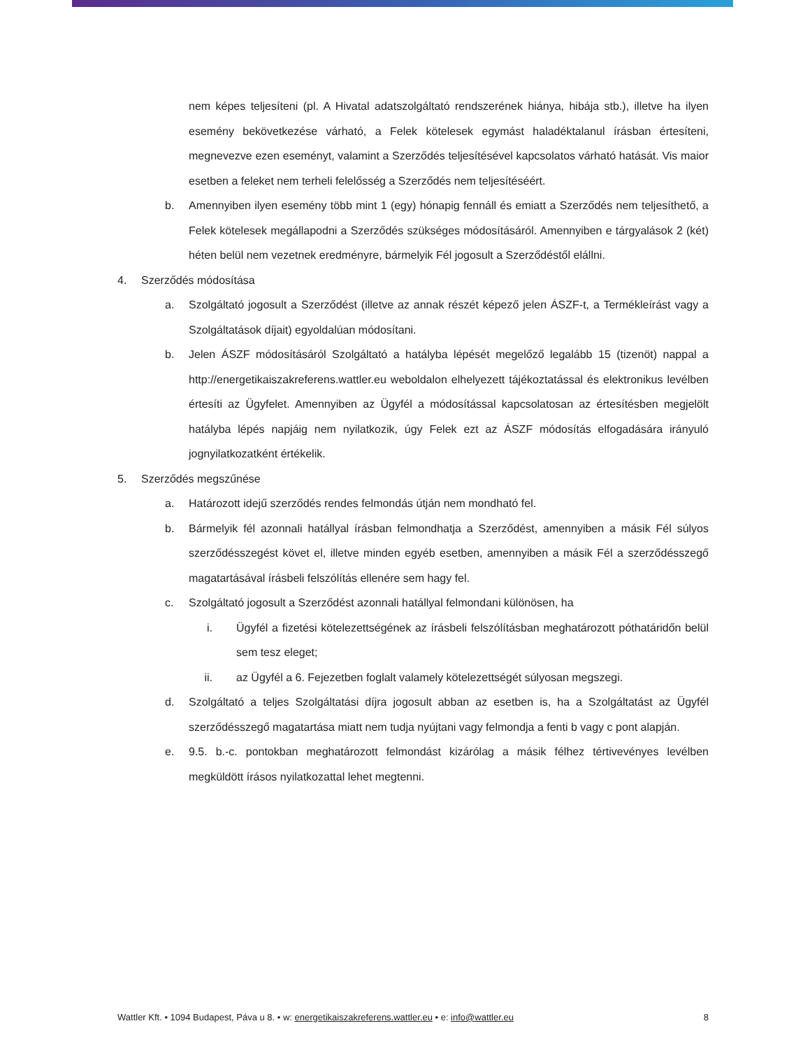nem képes teljesíteni (pl. A Hivatal adatszolgáltató rendszerének hiánya, hibája stb.), illetve ha ilyen esemény bekövetkezése várható, a Felek kötelesek egymást haladéktalanul írásban értesíteni, megnevezve ezen eseményt, valamint a Szerződés teljesítésével kapcsolatos várható hatását. Vis maior esetben a feleket nem terheli felelősség a Szerződés nem teljesítéséért.
b. Amennyiben ilyen esemény több mint 1 (egy) hónapig fennáll és emiatt a Szerződés nem teljesíthető, a Felek kötelesek megállapodni a Szerződés szükséges módosításáról. Amennyiben e tárgyalások 2 (két) héten belül nem vezetnek eredményre, bármelyik Fél jogosult a Szerződéstől elállni.
4. Szerződés módosítása
a. Szolgáltató jogosult a Szerződést (illetve az annak részét képező jelen ÁSZF-t, a Termékleírást vagy a Szolgáltatások díjait) egyoldalúan módosítani.
b. Jelen ÁSZF módosításáról Szolgáltató a hatályba lépését megelőző legalább 15 (tizenöt) nappal a http://energetikaiszakreferens.wattler.eu weboldalon elhelyezett tájékoztatással és elektronikus levélben értesíti az Ügyfelet. Amennyiben az Ügyfél a módosítással kapcsolatosan az értesítésben megjelölt hatályba lépés napjáig nem nyilatkozik, úgy Felek ezt az ÁSZF módosítás elfogadására irányuló jognyilatkozatként értékelik.
5. Szerződés megszűnése
a. Határozott idejű szerződés rendes felmondás útján nem mondható fel.
b. Bármelyik fél azonnali hatállyal írásban felmondhatja a Szerződést, amennyiben a másik Fél súlyos szerződésszegést követ el, illetve minden egyéb esetben, amennyiben a másik Fél a szerződésszegő magatartásával írásbeli felszólítás ellenére sem hagy fel.
c. Szolgáltató jogosult a Szerződést azonnali hatállyal felmondani különösen, ha
i. Ügyfél a fizetési kötelezettségének az írásbeli felszólításban meghatározott póthatáridőn belül sem tesz eleget;
ii. az Ügyfél a 6. Fejezetben foglalt valamely kötelezettségét súlyosan megszegi.
d. Szolgáltató a teljes Szolgáltatási díjra jogosult abban az esetben is, ha a Szolgáltatást az Ügyfél szerződésszegő magatartása miatt nem tudja nyújtani vagy felmondja a fenti b vagy c pont alapján.
e. 9.5. b.-c. pontokban meghatározott felmondást kizárólag a másik félhez tértivevényes levélben megküldött írásos nyilatkozattal lehet megtenni.
Wattler Kft. • 1094 Budapest, Páva u 8. • w: energetikaiszakreferens.wattler.eu • e: info@wattler.eu 8